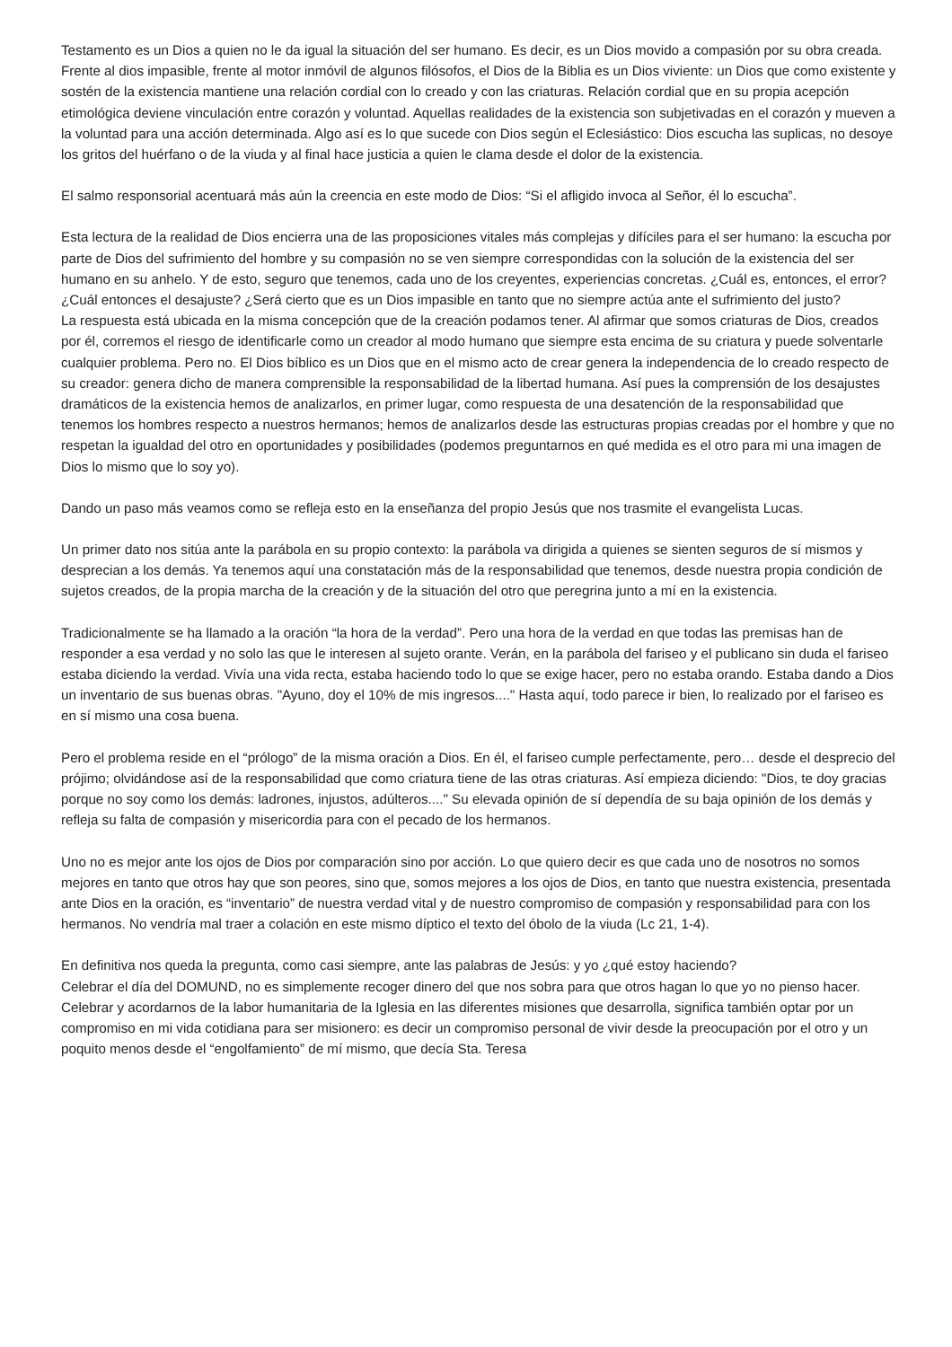Testamento es un Dios a quien no le da igual la situación del ser humano. Es decir, es un Dios movido a compasión por su obra creada. Frente al dios impasible, frente al motor inmóvil de algunos filósofos, el Dios de la Biblia es un Dios viviente: un Dios que como existente y sostén de la existencia mantiene una relación cordial con lo creado y con las criaturas. Relación cordial que en su propia acepción etimológica deviene vinculación entre corazón y voluntad. Aquellas realidades de la existencia son subjetivadas en el corazón y mueven a la voluntad para una acción determinada. Algo así es lo que sucede con Dios según el Eclesiástico: Dios escucha las suplicas, no desoye los gritos del huérfano o de la viuda y al final hace justicia a quien le clama desde el dolor de la existencia.
El salmo responsorial acentuará más aún la creencia en este modo de Dios: “Si el afligido invoca al Señor, él lo escucha”.
Esta lectura de la realidad de Dios encierra una de las proposiciones vitales más complejas y difíciles para el ser humano: la escucha por parte de Dios del sufrimiento del hombre y su compasión no se ven siempre correspondidas con la solución de la existencia del ser humano en su anhelo. Y de esto, seguro que tenemos, cada uno de los creyentes, experiencias concretas. ¿Cuál es, entonces, el error? ¿Cuál entonces el desajuste? ¿Será cierto que es un Dios impasible en tanto que no siempre actúa ante el sufrimiento del justo?
La respuesta está ubicada en la misma concepción que de la creación podamos tener. Al afirmar que somos criaturas de Dios, creados por él, corremos el riesgo de identificarle como un creador al modo humano que siempre esta encima de su criatura y puede solventarle cualquier problema. Pero no. El Dios bíblico es un Dios que en el mismo acto de crear genera la independencia de lo creado respecto de su creador: genera dicho de manera comprensible la responsabilidad de la libertad humana. Así pues la comprensión de los desajustes dramáticos de la existencia hemos de analizarlos, en primer lugar, como respuesta de una desatención de la responsabilidad que tenemos los hombres respecto a nuestros hermanos; hemos de analizarlos desde las estructuras propias creadas por el hombre y que no respetan la igualdad del otro en oportunidades y posibilidades (podemos preguntarnos en qué medida es el otro para mi una imagen de Dios lo mismo que lo soy yo).
Dando un paso más veamos como se refleja esto en la enseñanza del propio Jesús que nos trasmite el evangelista Lucas.
Un primer dato nos sitúa ante la parábola en su propio contexto: la parábola va dirigida a quienes se sienten seguros de sí mismos y desprecian a los demás. Ya tenemos aquí una constatación más de la responsabilidad que tenemos, desde nuestra propia condición de sujetos creados, de la propia marcha de la creación y de la situación del otro que peregrina junto a mí en la existencia.
Tradicionalmente se ha llamado a la oración “la hora de la verdad”. Pero una hora de la verdad en que todas las premisas han de responder a esa verdad y no solo las que le interesen al sujeto orante. Verán, en la parábola del fariseo y el publicano sin duda el fariseo estaba diciendo la verdad. Vivía una vida recta, estaba haciendo todo lo que se exige hacer, pero no estaba orando. Estaba dando a Dios un inventario de sus buenas obras. "Ayuno, doy el 10% de mis ingresos...." Hasta aquí, todo parece ir bien, lo realizado por el fariseo es en sí mismo una cosa buena.
Pero el problema reside en el “prólogo” de la misma oración a Dios. En él, el fariseo cumple perfectamente, pero… desde el desprecio del prójimo; olvidándose así de la responsabilidad que como criatura tiene de las otras criaturas. Así empieza diciendo: "Dios, te doy gracias porque no soy como los demás: ladrones, injustos, adúlteros...." Su elevada opinión de sí dependía de su baja opinión de los demás y refleja su falta de compasión y misericordia para con el pecado de los hermanos.
Uno no es mejor ante los ojos de Dios por comparación sino por acción. Lo que quiero decir es que cada uno de nosotros no somos mejores en tanto que otros hay que son peores, sino que, somos mejores a los ojos de Dios, en tanto que nuestra existencia, presentada ante Dios en la oración, es “inventario” de nuestra verdad vital y de nuestro compromiso de compasión y responsabilidad para con los hermanos. No vendría mal traer a colación en este mismo díptico el texto del óbolo de la viuda (Lc 21, 1-4).
En definitiva nos queda la pregunta, como casi siempre, ante las palabras de Jesús: y yo ¿qué estoy haciendo?
Celebrar el día del DOMUND, no es simplemente recoger dinero del que nos sobra para que otros hagan lo que yo no pienso hacer. Celebrar y acordarnos de la labor humanitaria de la Iglesia en las diferentes misiones que desarrolla, significa también optar por un compromiso en mi vida cotidiana para ser misionero: es decir un compromiso personal de vivir desde la preocupación por el otro y un poquito menos desde el “engolfamiento” de mí mismo, que decía Sta. Teresa